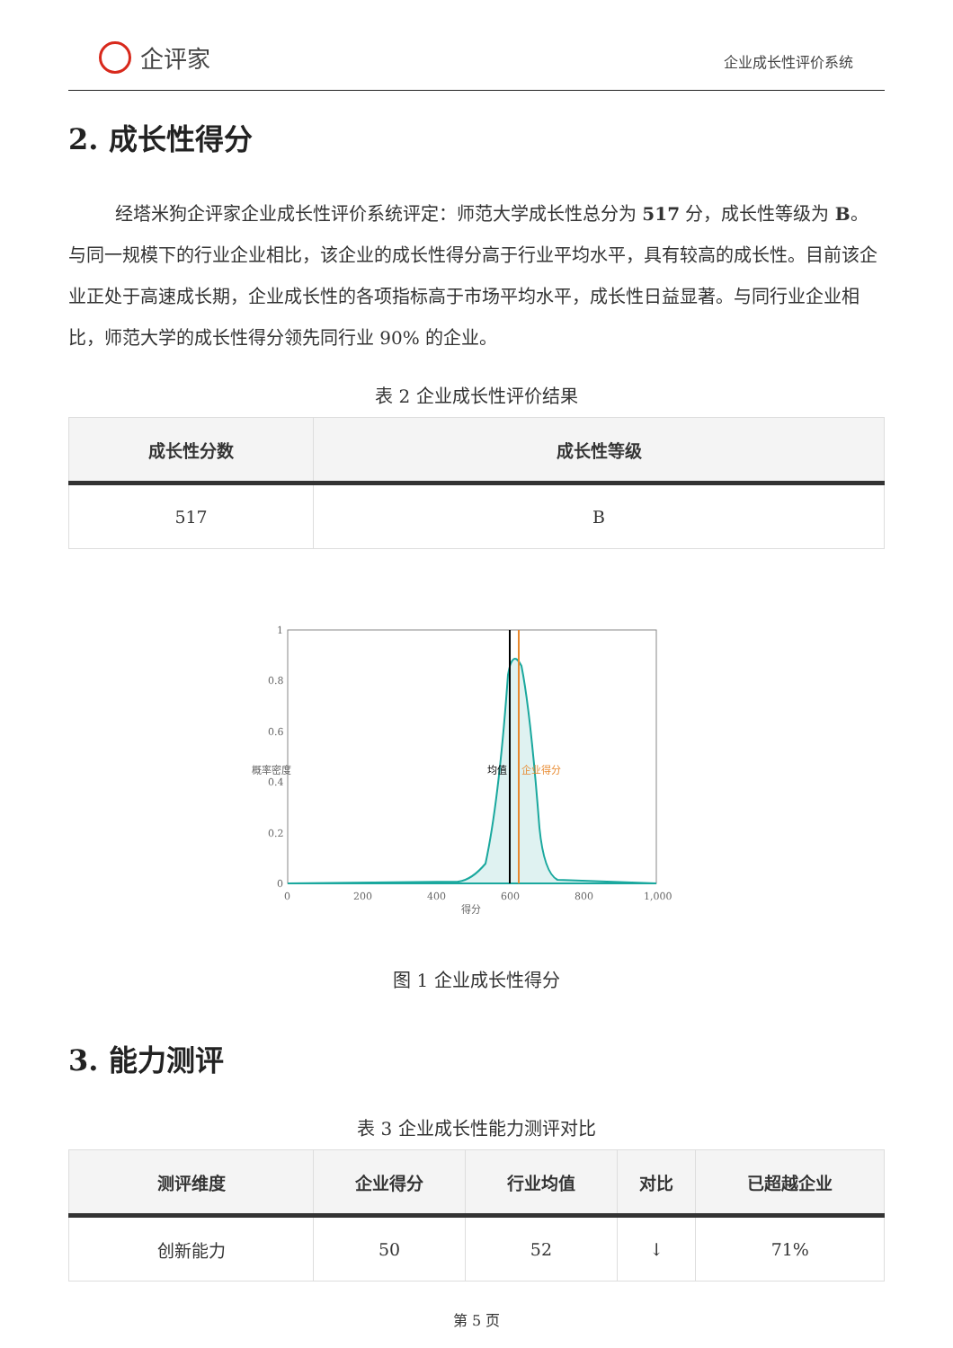企评家
企业成长性评价系统
2. 成长性得分
经塔米狗企评家企业成长性评价系统评定：师范大学成长性总分为 517 分，成长性等级为 B。与同一规模下的行业企业相比，该企业的成长性得分高于行业平均水平，具有较高的成长性。目前该企业正处于高速成长期，企业成长性的各项指标高于市场平均水平，成长性日益显著。与同行业企业相比，师范大学的成长性得分领先同行业 90% 的企业。
表 2 企业成长性评价结果
| 成长性分数 | 成长性等级 |
| --- | --- |
| 517 | B |
1
0.8
0.6
0.4
0.2
0
0
200
400
600
800
1,000
得分
概率密度
均值
企业得分
图 1 企业成长性得分
3. 能力测评
表 3 企业成长性能力测评对比
| 测评维度 | 企业得分 | 行业均值 | 对比 | 已超越企业 |
| --- | --- | --- | --- | --- |
| 创新能力 | 50 | 52 | ↓ | 71% |
第 5 页